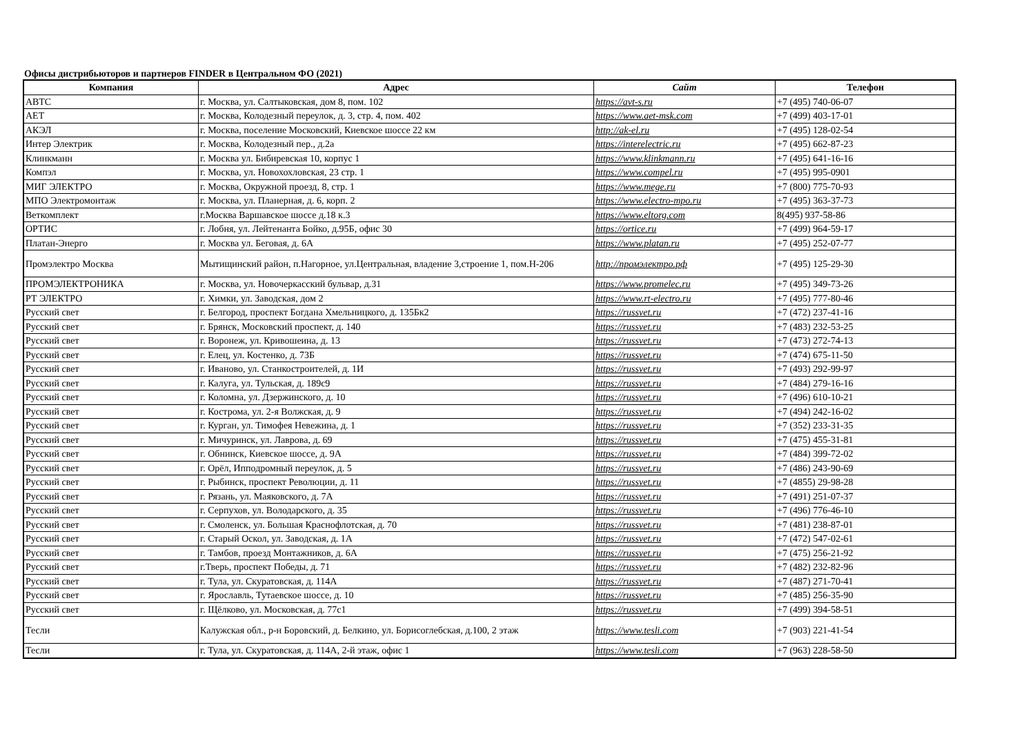Офисы дистрибьюторов и партнеров FINDER в Центральном ФО (2021)
| Компания | Адрес | Сайт | Телефон |
| --- | --- | --- | --- |
| АВТС | г. Москва, ул. Салтыковская, дом 8, пом. 102 | https://avt-s.ru | +7 (495) 740-06-07 |
| АЕТ | г. Москва, Колодезный переулок, д. 3, стр. 4, пом. 402 | https://www.aet-msk.com | +7 (499) 403-17-01 |
| АКЭЛ | г. Москва, поселение Московский, Киевское шоссе 22 км | http://ak-el.ru | +7 (495) 128-02-54 |
| Интер Электрик | г. Москва, Колодезный пер., д.2а | https://interelectric.ru | +7 (495) 662-87-23 |
| Клинкманн | г. Москва ул. Бибиревская 10, корпус 1 | https://www.klinkmann.ru | +7 (495) 641-16-16 |
| Компэл | г. Москва, ул. Новохохловская, 23 стр. 1 | https://www.compel.ru | +7 (495) 995-0901 |
| МИГ ЭЛЕКТРО | г. Москва, Окружной проезд, 8, стр. 1 | https://www.mege.ru | +7 (800) 775-70-93 |
| МПО Электромонтаж | г. Москва, ул. Планерная, д. 6, корп. 2 | https://www.electro-mpo.ru | +7 (495) 363-37-73 |
| Веткомплект | г.Москва Варшавское шоссе д.18 к.3 | https://www.eltorg.com | 8(495) 937-58-86 |
| ОРТИС | г. Лобня, ул. Лейтенанта Бойко, д.95Б, офис 30 | https://ortice.ru | +7 (499) 964-59-17 |
| Платан-Энерго | г. Москва ул. Беговая, д. 6А | https://www.platan.ru | +7 (495) 252-07-77 |
| Промэлектро Москва | Мытищинский район, п.Нагорное, ул.Центральная, владение 3,строение 1, пом.Н-206 | http://промэлектро.рф | +7 (495) 125-29-30 |
| ПРОМЭЛЕКТРОНИКА | г. Москва, ул. Новочеркасский бульвар, д.31 | https://www.promelec.ru | +7 (495) 349-73-26 |
| РТ ЭЛЕКТРО | г. Химки, ул. Заводская, дом 2 | https://www.rt-electro.ru | +7 (495) 777-80-46 |
| Русский свет | г. Белгород, проспект Богдана Хмельницкого, д. 135Бк2 | https://russvet.ru | +7 (472) 237-41-16 |
| Русский свет | г. Брянск, Московский проспект, д. 140 | https://russvet.ru | +7 (483) 232-53-25 |
| Русский свет | г. Воронеж, ул. Кривошеина, д. 13 | https://russvet.ru | +7 (473) 272-74-13 |
| Русский свет | г. Елец, ул. Костенко, д. 73Б | https://russvet.ru | +7 (474) 675-11-50 |
| Русский свет | г. Иваново, ул. Станкостроителей, д. 1И | https://russvet.ru | +7 (493) 292-99-97 |
| Русский свет | г. Калуга, ул. Тульская, д. 189с9 | https://russvet.ru | +7 (484) 279-16-16 |
| Русский свет | г. Коломна, ул. Дзержинского, д. 10 | https://russvet.ru | +7 (496) 610-10-21 |
| Русский свет | г. Кострома, ул. 2-я Волжская, д. 9 | https://russvet.ru | +7 (494) 242-16-02 |
| Русский свет | г. Курган, ул. Тимофея Невежина, д. 1 | https://russvet.ru | +7 (352) 233-31-35 |
| Русский свет | г. Мичуринск, ул. Лаврова, д. 69 | https://russvet.ru | +7 (475) 455-31-81 |
| Русский свет | г. Обнинск, Киевское шоссе, д. 9А | https://russvet.ru | +7 (484) 399-72-02 |
| Русский свет | г. Орёл, Ипподромный переулок, д. 5 | https://russvet.ru | +7 (486) 243-90-69 |
| Русский свет | г. Рыбинск, проспект Революции, д. 11 | https://russvet.ru | +7 (4855) 29-98-28 |
| Русский свет | г. Рязань, ул. Маяковского, д. 7А | https://russvet.ru | +7 (491) 251-07-37 |
| Русский свет | г. Серпухов, ул. Володарского, д. 35 | https://russvet.ru | +7 (496) 776-46-10 |
| Русский свет | г. Смоленск, ул. Большая Краснофлотская, д. 70 | https://russvet.ru | +7 (481) 238-87-01 |
| Русский свет | г. Старый Оскол, ул. Заводская, д. 1А | https://russvet.ru | +7 (472) 547-02-61 |
| Русский свет | г. Тамбов, проезд Монтажников, д. 6А | https://russvet.ru | +7 (475) 256-21-92 |
| Русский свет | г.Тверь, проспект Победы, д. 71 | https://russvet.ru | +7 (482) 232-82-96 |
| Русский свет | г. Тула, ул. Скуратовская, д. 114А | https://russvet.ru | +7 (487) 271-70-41 |
| Русский свет | г. Ярославль, Тутаевское шоссе, д. 10 | https://russvet.ru | +7 (485) 256-35-90 |
| Русский свет | г. Щёлково, ул. Московская, д. 77с1 | https://russvet.ru | +7 (499) 394-58-51 |
| Тесли | Калужская обл., р-н Боровский, д. Белкино, ул. Борисоглебская, д.100, 2 этаж | https://www.tesli.com | +7 (903) 221-41-54 |
| Тесли | г. Тула, ул. Скуратовская, д. 114А, 2-й этаж, офис 1 | https://www.tesli.com | +7 (963) 228-58-50 |